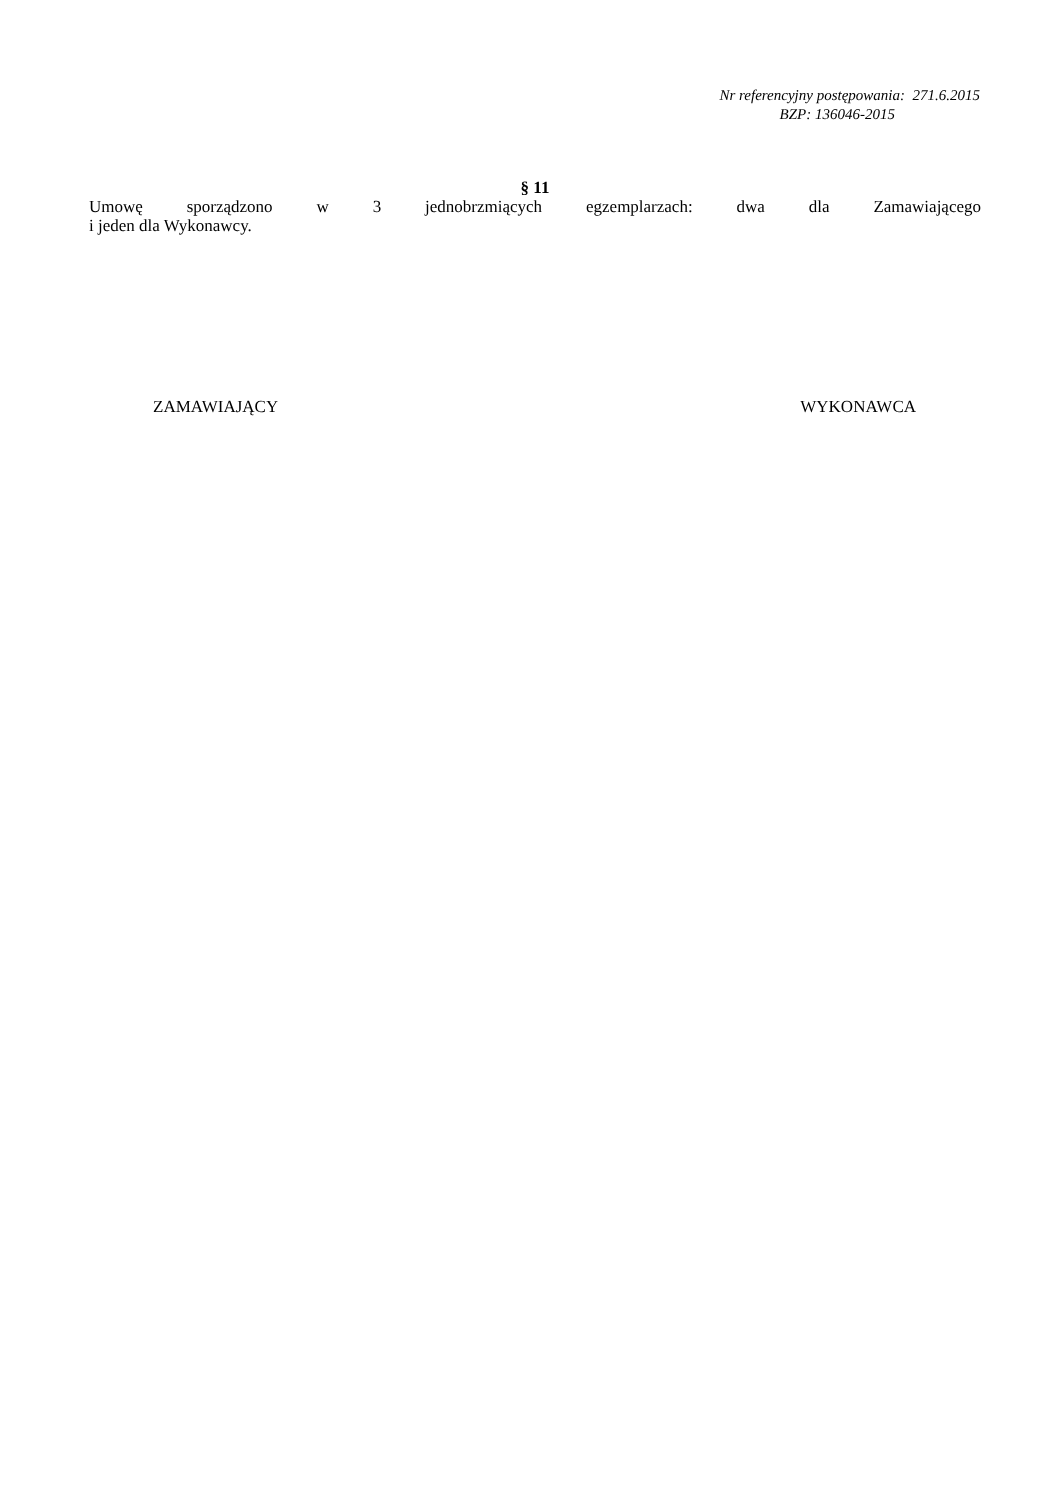Nr referencyjny postępowania: 271.6.2015
BZP: 136046-2015
§ 11
Umowę sporządzono w 3 jednobrzmiących egzemplarzach: dwa dla Zamawiającego
i jeden dla Wykonawcy.
ZAMAWIAJĄCY WYKONAWCA